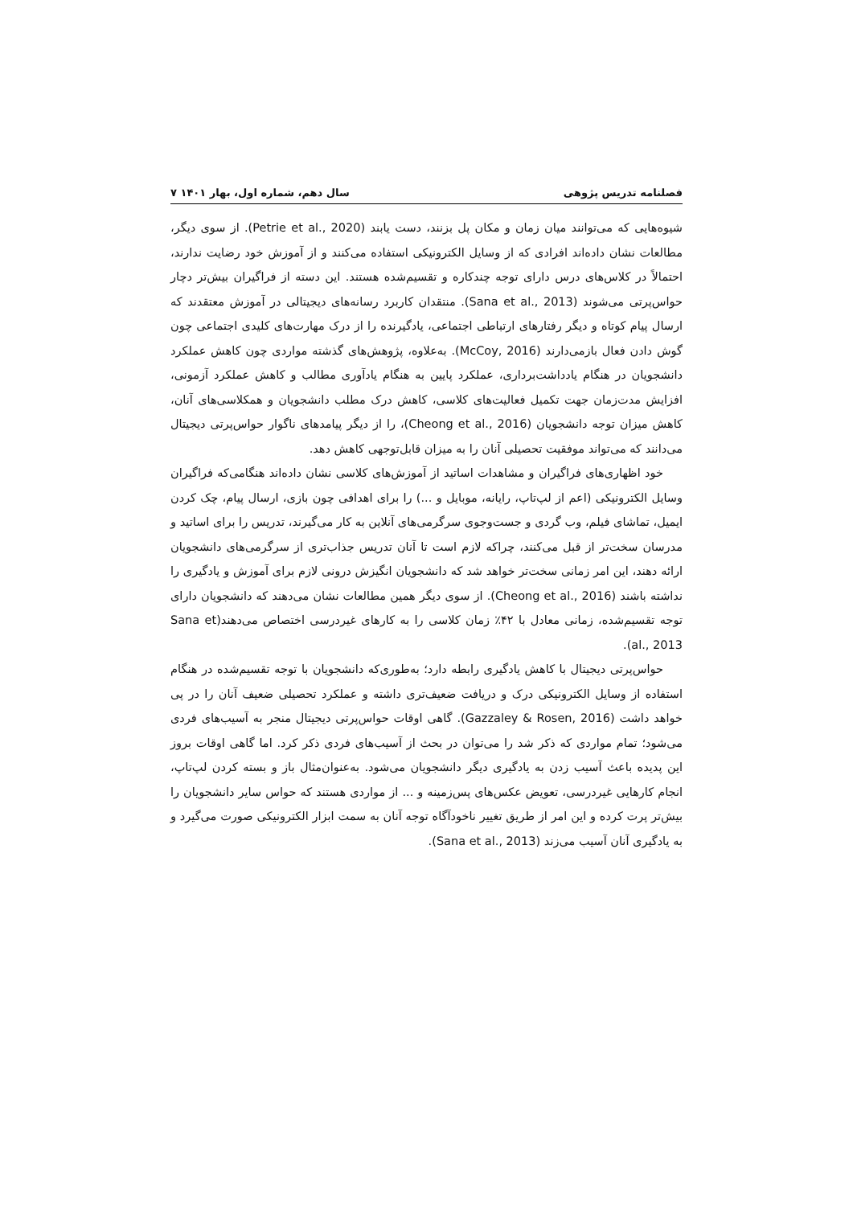فصلنامه تدریس پژوهی سال دهم، شماره اول، بهار ۱۴۰۱ ۷
شیوه‌هایی که می‌توانند میان زمان و مکان پل بزنند، دست یابند (Petrie et al., 2020). از سوی دیگر، مطالعات نشان داده‌اند افرادی که از وسایل الکترونیکی استفاده می‌کنند و از آموزش خود رضایت ندارند، احتمالاً در کلاس‌های درس دارای توجه چندکاره و تقسیم‌شده هستند. این دسته از فراگیران بیش‌تر دچار حواس‌پرتی می‌شوند (Sana et al., 2013). منتقدان کاربرد رسانه‌های دیجیتالی در آموزش معتقدند که ارسال پیام کوتاه و دیگر رفتارهای ارتباطی اجتماعی، یادگیرنده را از درک مهارت‌های کلیدی اجتماعی چون گوش دادن فعال بازمی‌دارند (McCoy, 2016). به‌علاوه، پژوهش‌های گذشته مواردی چون کاهش عملکرد دانشجویان در هنگام یادداشت‌برداری، عملکرد پایین به هنگام یادآوری مطالب و کاهش عملکرد آزمونی، افزایش مدت‌زمان جهت تکمیل فعالیت‌های کلاسی، کاهش درک مطلب دانشجویان و همکلاسی‌های آنان، کاهش میزان توجه دانشجویان (Cheong et al., 2016)، را از دیگر پیامدهای ناگوار حواس‌پرتی دیجیتال می‌دانند که می‌تواند موفقیت تحصیلی آنان را به میزان قابل‌توجهی کاهش دهد.
خود اظهاری‌های فراگیران و مشاهدات اساتید از آموزش‌های کلاسی نشان داده‌اند هنگامی‌که فراگیران وسایل الکترونیکی (اعم از لپ‌تاپ، رایانه، موبایل و ...) را برای اهدافی چون بازی، ارسال پیام، چک کردن ایمیل، تماشای فیلم، وب گردی و جست‌وجوی سرگرمی‌های آنلاین به کار می‌گیرند، تدریس را برای اساتید و مدرسان سخت‌تر از قبل می‌کنند، چراکه لازم است تا آنان تدریس جذاب‌تری از سرگرمی‌های دانشجویان ارائه دهند، این امر زمانی سخت‌تر خواهد شد که دانشجویان انگیزش درونی لازم برای آموزش و یادگیری را نداشته باشند (Cheong et al., 2016). از سوی دیگر همین مطالعات نشان می‌دهند که دانشجویان دارای توجه تقسیم‌شده، زمانی معادل با ۴۲٪ زمان کلاسی را به کارهای غیردرسی اختصاص می‌دهند(Sana et al., 2013).
حواس‌پرتی دیجیتال با کاهش یادگیری رابطه دارد؛ به‌طوری‌که دانشجویان با توجه تقسیم‌شده در هنگام استفاده از وسایل الکترونیکی درک و دریافت ضعیف‌تری داشته و عملکرد تحصیلی ضعیف آنان را در پی خواهد داشت (Gazzaley & Rosen, 2016). گاهی اوقات حواس‌پرتی دیجیتال منجر به آسیب‌های فردی می‌شود؛ تمام مواردی که ذکر شد را می‌توان در بحث از آسیب‌های فردی ذکر کرد. اما گاهی اوقات بروز این پدیده باعث آسیب زدن به یادگیری دیگر دانشجویان می‌شود. به‌عنوان‌مثال باز و بسته کردن لپ‌تاپ، انجام کارهایی غیردرسی، تعویض عکس‌های پس‌زمینه و ... از مواردی هستند که حواس سایر دانشجویان را بیش‌تر پرت کرده و این امر از طریق تغییر ناخودآگاه توجه آنان به سمت ابزار الکترونیکی صورت می‌گیرد و به یادگیری آنان آسیب می‌زند (Sana et al., 2013).